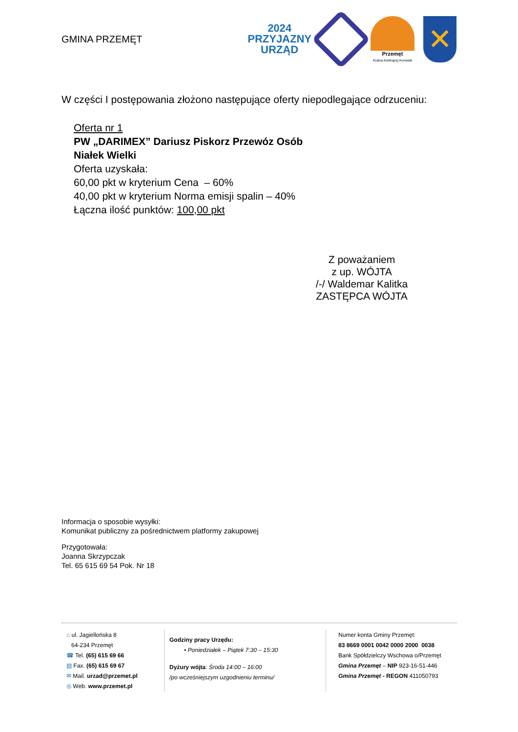GMINA PRZEMĘT
2024
PRZYJAZNY
URZĄD
Przemęt
Kraina Kwitnącej Konwalii
✕
W części I postępowania złożono następujące oferty niepodlegające odrzuceniu:
Oferta nr 1
PW „DARIMEX” Dariusz Piskorz Przewóz Osób
Niałek Wielki
Oferta uzyskała:
60,00 pkt w kryterium Cena – 60%
40,00 pkt w kryterium Norma emisji spalin – 40%
Łączna ilość punktów: 100,00 pkt
Z poważaniem
z up. WÓJTA
/-/ Waldemar Kalitka
ZASTĘPCA WÓJTA
Informacja o sposobie wysyłki:
Komunikat publiczny za pośrednictwem platformy zakupowej
Przygotowała:
Joanna Skrzypczak
Tel. 65 615 69 54 Pok. Nr 18
⌂ ul. Jagiellońska 8
64-234 Przemęt
☎ Tel. (65) 615 69 66
▤ Fax. (65) 615 69 67
✉ Mail. urzad@przemet.pl
◎ Web. www.przemet.pl
Godziny pracy Urzędu:
• Poniedziałek – Piątek 7:30 – 15:30
Dyżury wójta: Środa 14:00 – 16:00
/po wcześniejszym uzgodnieniu terminu/
Numer konta Gminy Przemęt:
83 8669 0001 0042 0000 2000 0038
Bank Spółdzielczy Wschowa o/Przemęt
Gmina Przemęt – NIP 923-16-51-446
Gmina Przemęt - REGON 411050793